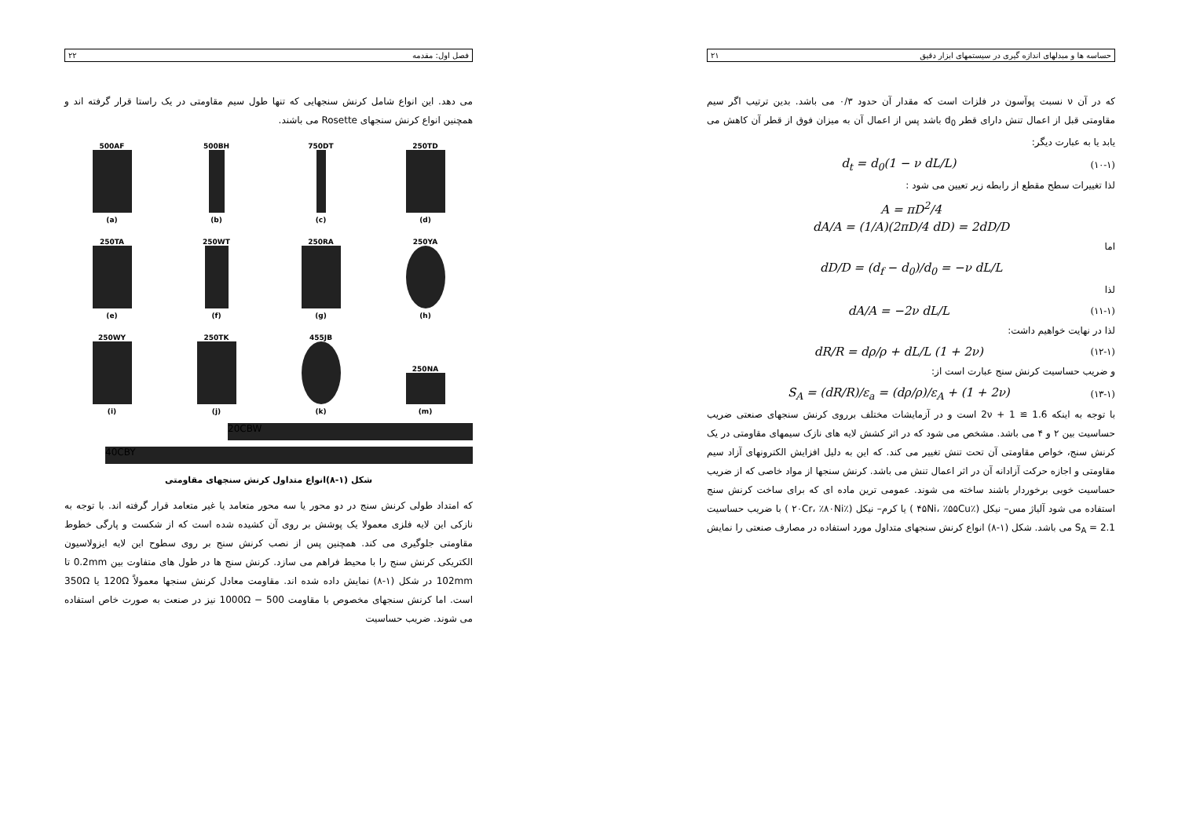فصل اول: مقدمه ۲۲
می دهد. این انواع شامل کرنش سنجهایی که تنها طول سیم مقاومتی در یک راستا قرار گرفته اند و همچنین انواع کرنش سنجهای Rosette می باشند.
500AF
(a)
500BH
(b)
750DT
(c)
250TD
(d)
250TA
(e)
250WT
(f)
250RA
(g)
250YA
(h)
250WY
(i)
250TK
(j)
455JB
(k)
250NA
(m)
20CBW
40CBY
شکل (۱-۸)انواع متداول کرنش سنجهای مقاومتی
که امتداد طولی کرنش سنج در دو محور یا سه محور متعامد یا غیر متعامد قرار گرفته اند. با توجه به نازکی این لایه فلزی معمولا یک پوشش بر روی آن کشیده شده است که از شکست و پارگی خطوط مقاومتی جلوگیری می کند. همچنین پس از نصب کرنش سنج بر روی سطوح این لایه ایزولاسیون الکتریکی کرنش سنج را با محیط فراهم می سازد. کرنش سنج ها در طول های متفاوت بین 0.2mm تا 102mm در شکل (۱-۸) نمایش داده شده اند. مقاومت معادل کرنش سنجها معمولاً 120Ω یا 350Ω است. اما کرنش سنجهای مخصوص با مقاومت 500 − 1000Ω نیز در صنعت به صورت خاص استفاده می شوند. ضریب حساسیت
حساسه ها و مبدلهای اندازه گیری در سیستمهای ابزار دقیق ۲۱
که در آن ν نسبت پوآسون در فلزات است که مقدار آن حدود ۰/۳ می باشد. بدین ترتیب اگر سیم مقاومتی قبل از اعمال تنش دارای قطر d<sub>0</sub> باشد پس از اعمال آن به میزان فوق از قطر آن کاهش می یابد یا به عبارت دیگر:
(۱۰-۱) d<sub>t</sub> = d<sub>0</sub>(1 − ν dL/L)
لذا تغییرات سطح مقطع از رابطه زیر تعیین می شود :
A = πD<sup>2</sup>/4
dA/A = (1/A)(2πD/4 dD) = 2dD/D
اما
dD/D = (d<sub>f</sub> − d<sub>0</sub>)/d<sub>0</sub> = −ν dL/L
لذا
(۱۱-۱) dA/A = −2ν dL/L
لذا در نهایت خواهیم داشت:
(۱۲-۱) dR/R = dρ/ρ + dL/L (1 + 2ν)
و ضریب حساسیت کرنش سنج عبارت است از:
(۱۳-۱) S<sub>A</sub> = (dR/R)/ε<sub>a</sub> = (dρ/ρ)/ε<sub>A</sub> + (1 + 2ν)
با توجه به اینکه 1.6 ≅ 1 + 2ν است و در آزمایشات مختلف برروی کرنش سنجهای صنعتی ضریب حساسیت بین ۲ و ۴ می باشد. مشخص می شود که در اثر کشش لایه های نازک سیمهای مقاومتی در یک کرنش سنج، خواص مقاومتی آن تحت تنش تغییر می کند. که این به دلیل افزایش الکترونهای آزاد سیم مقاومتی و اجازه حرکت آزادانه آن در اثر اعمال تنش می باشد. کرنش سنجها از مواد خاصی که از ضریب حساسیت خوبی برخوردار باشند ساخته می شوند. عمومی ترین ماده ای که برای ساخت کرنش سنج استفاده می شود آلیاژ مس– نیکل (٪۴۵Ni، ٪۵۵Cu ) یا کرم– نیکل (٪۲۰Cr، ٪۸۰Ni ) با ضریب حساسیت S<sub>A</sub> = 2.1 می باشد. شکل (۱-۸) انواع کرنش سنجهای متداول مورد استفاده در مصارف صنعتی را نمایش